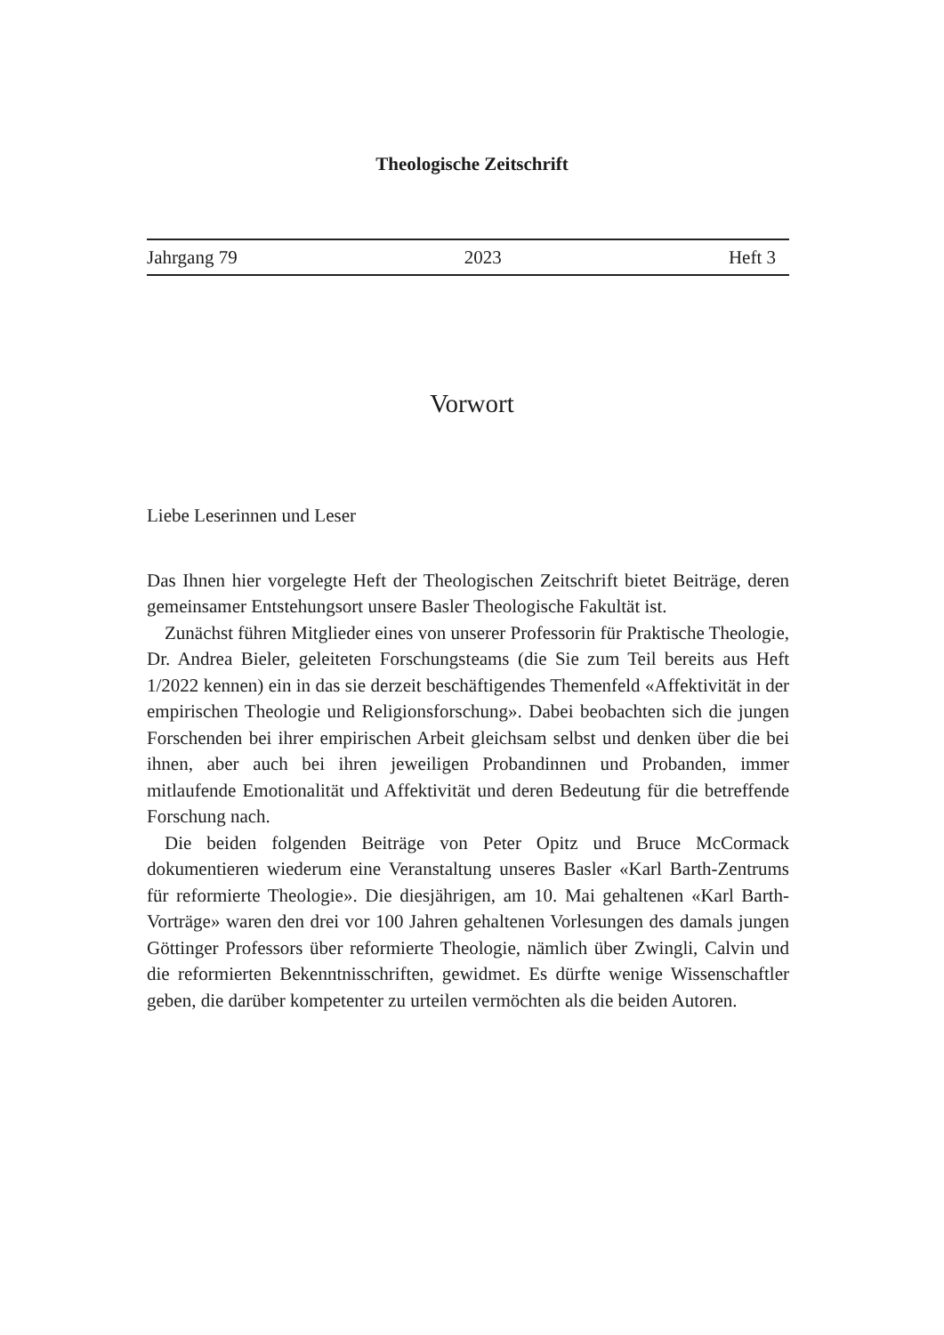Theologische Zeitschrift
Jahrgang 79 2023 Heft 3
Vorwort
Liebe Leserinnen und Leser
Das Ihnen hier vorgelegte Heft der Theologischen Zeitschrift bietet Beiträge, deren gemeinsamer Entstehungsort unsere Basler Theologische Fakultät ist.
Zunächst führen Mitglieder eines von unserer Professorin für Praktische Theologie, Dr. Andrea Bieler, geleiteten Forschungsteams (die Sie zum Teil bereits aus Heft 1/2022 kennen) ein in das sie derzeit beschäftigendes Themenfeld «Affektivität in der empirischen Theologie und Religionsforschung». Dabei beobachten sich die jungen Forschenden bei ihrer empirischen Arbeit gleichsam selbst und denken über die bei ihnen, aber auch bei ihren jeweiligen Probandinnen und Probanden, immer mitlaufende Emotionalität und Affektivität und deren Bedeutung für die betreffende Forschung nach.
Die beiden folgenden Beiträge von Peter Opitz und Bruce McCormack dokumentieren wiederum eine Veranstaltung unseres Basler «Karl Barth-Zentrums für reformierte Theologie». Die diesjährigen, am 10. Mai gehaltenen «Karl Barth-Vorträge» waren den drei vor 100 Jahren gehaltenen Vorlesungen des damals jungen Göttinger Professors über reformierte Theologie, nämlich über Zwingli, Calvin und die reformierten Bekenntnisschriften, gewidmet. Es dürfte wenige Wissenschaftler geben, die darüber kompetenter zu urteilen vermöchten als die beiden Autoren.